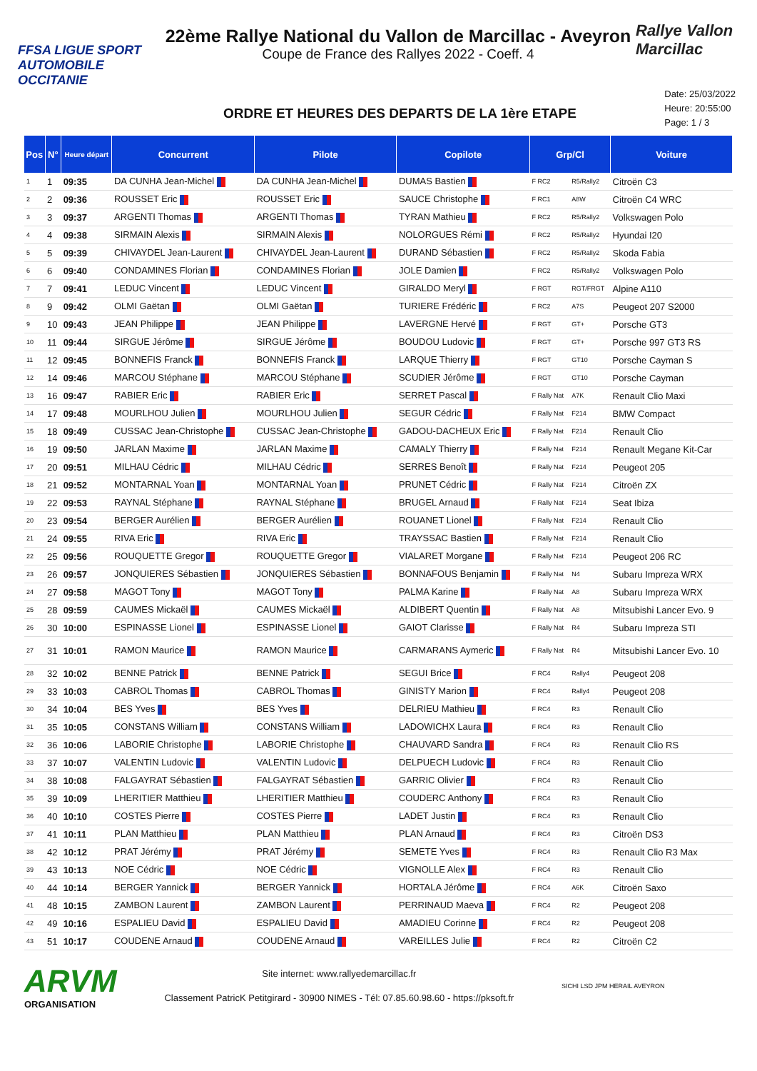FFSA LIGUE SPORT AUTOMOBILE OCCITANIE
22ème Rallye National du Vallon de Marcillac - Aveyron
Coupe de France des Rallyes 2022 - Coeff. 4
Rallye Vallon Marcillac
ORDRE ET HEURES DES DEPARTS DE LA 1ère ETAPE
Date: 25/03/2022
Heure: 20:55:00
Page: 1 / 3
| Pos | N° | Heure départ | Concurrent | Pilote | Copilote | Grp/Cl | | Voiture |
| --- | --- | --- | --- | --- | --- | --- | --- | --- |
| 1 | 1 | 09:35 | DA CUNHA Jean-Michel | DA CUNHA Jean-Michel | DUMAS Bastien | F RC2 | R5/Rally2 | Citroën C3 |
| 2 | 2 | 09:36 | ROUSSET Eric | ROUSSET Eric | SAUCE Christophe | F RC1 | A8W | Citroën C4 WRC |
| 3 | 3 | 09:37 | ARGENTI Thomas | ARGENTI Thomas | TYRAN Mathieu | F RC2 | R5/Rally2 | Volkswagen Polo |
| 4 | 4 | 09:38 | SIRMAIN Alexis | SIRMAIN Alexis | NOLORGUES Rémi | F RC2 | R5/Rally2 | Hyundai I20 |
| 5 | 5 | 09:39 | CHIVAYDEL Jean-Laurent | CHIVAYDEL Jean-Laurent | DURAND Sébastien | F RC2 | R5/Rally2 | Skoda Fabia |
| 6 | 6 | 09:40 | CONDAMINES Florian | CONDAMINES Florian | JOLE Damien | F RC2 | R5/Rally2 | Volkswagen Polo |
| 7 | 7 | 09:41 | LEDUC Vincent | LEDUC Vincent | GIRALDO Meryl | F RGT | RGT/FRGT | Alpine A110 |
| 8 | 9 | 09:42 | OLMI Gaëtan | OLMI Gaëtan | TURIERE Frédéric | F RC2 | A7S | Peugeot 207 S2000 |
| 9 | 10 | 09:43 | JEAN Philippe | JEAN Philippe | LAVERGNE Hervé | F RGT | GT+ | Porsche GT3 |
| 10 | 11 | 09:44 | SIRGUE Jérôme | SIRGUE Jérôme | BOUDOU Ludovic | F RGT | GT+ | Porsche 997 GT3 RS |
| 11 | 12 | 09:45 | BONNEFIS Franck | BONNEFIS Franck | LARQUE Thierry | F RGT | GT10 | Porsche Cayman S |
| 12 | 14 | 09:46 | MARCOU Stéphane | MARCOU Stéphane | SCUDIER Jérôme | F RGT | GT10 | Porsche Cayman |
| 13 | 16 | 09:47 | RABIER Eric | RABIER Eric | SERRET Pascal | F Rally Nat | A7K | Renault Clio Maxi |
| 14 | 17 | 09:48 | MOURLHOU Julien | MOURLHOU Julien | SEGUR Cédric | F Rally Nat | F214 | BMW Compact |
| 15 | 18 | 09:49 | CUSSAC Jean-Christophe | CUSSAC Jean-Christophe | GADOU-DACHEUX Eric | F Rally Nat | F214 | Renault Clio |
| 16 | 19 | 09:50 | JARLAN Maxime | JARLAN Maxime | CAMALY Thierry | F Rally Nat | F214 | Renault Megane Kit-Car |
| 17 | 20 | 09:51 | MILHAU Cédric | MILHAU Cédric | SERRES Benoît | F Rally Nat | F214 | Peugeot 205 |
| 18 | 21 | 09:52 | MONTARNAL Yoan | MONTARNAL Yoan | PRUNET Cédric | F Rally Nat | F214 | Citroën ZX |
| 19 | 22 | 09:53 | RAYNAL Stéphane | RAYNAL Stéphane | BRUGEL Arnaud | F Rally Nat | F214 | Seat Ibiza |
| 20 | 23 | 09:54 | BERGER Aurélien | BERGER Aurélien | ROUANET Lionel | F Rally Nat | F214 | Renault Clio |
| 21 | 24 | 09:55 | RIVA Eric | RIVA Eric | TRAYSSAC Bastien | F Rally Nat | F214 | Renault Clio |
| 22 | 25 | 09:56 | ROUQUETTE Gregor | ROUQUETTE Gregor | VIALARET Morgane | F Rally Nat | F214 | Peugeot 206 RC |
| 23 | 26 | 09:57 | JONQUIERES Sébastien | JONQUIERES Sébastien | BONNAFOUS Benjamin | F Rally Nat | N4 | Subaru Impreza WRX |
| 24 | 27 | 09:58 | MAGOT Tony | MAGOT Tony | PALMA Karine | F Rally Nat | A8 | Subaru Impreza WRX |
| 25 | 28 | 09:59 | CAUMES Mickaël | CAUMES Mickaël | ALDIBERT Quentin | F Rally Nat | A8 | Mitsubishi Lancer Evo. 9 |
| 26 | 30 | 10:00 | ESPINASSE Lionel | ESPINASSE Lionel | GAIOT Clarisse | F Rally Nat | R4 | Subaru Impreza STI |
| 27 | 31 | 10:01 | RAMON Maurice | RAMON Maurice | CARMARANS Aymeric | F Rally Nat | R4 | Mitsubishi Lancer Evo. 10 |
| 28 | 32 | 10:02 | BENNE Patrick | BENNE Patrick | SEGUI Brice | F RC4 | Rally4 | Peugeot 208 |
| 29 | 33 | 10:03 | CABROL Thomas | CABROL Thomas | GINISTY Marion | F RC4 | Rally4 | Peugeot 208 |
| 30 | 34 | 10:04 | BES Yves | BES Yves | DELRIEU Mathieu | F RC4 | R3 | Renault Clio |
| 31 | 35 | 10:05 | CONSTANS William | CONSTANS William | LADOWICHX Laura | F RC4 | R3 | Renault Clio |
| 32 | 36 | 10:06 | LABORIE Christophe | LABORIE Christophe | CHAUVARD Sandra | F RC4 | R3 | Renault Clio RS |
| 33 | 37 | 10:07 | VALENTIN Ludovic | VALENTIN Ludovic | DELPUECH Ludovic | F RC4 | R3 | Renault Clio |
| 34 | 38 | 10:08 | FALGAYRAT Sébastien | FALGAYRAT Sébastien | GARRIC Olivier | F RC4 | R3 | Renault Clio |
| 35 | 39 | 10:09 | LHERITIER Matthieu | LHERITIER Matthieu | COUDERC Anthony | F RC4 | R3 | Renault Clio |
| 36 | 40 | 10:10 | COSTES Pierre | COSTES Pierre | LADET Justin | F RC4 | R3 | Renault Clio |
| 37 | 41 | 10:11 | PLAN Matthieu | PLAN Matthieu | PLAN Arnaud | F RC4 | R3 | Citroën DS3 |
| 38 | 42 | 10:12 | PRAT Jérémy | PRAT Jérémy | SEMETE Yves | F RC4 | R3 | Renault Clio R3 Max |
| 39 | 43 | 10:13 | NOE Cédric | NOE Cédric | VIGNOLLE Alex | F RC4 | R3 | Renault Clio |
| 40 | 44 | 10:14 | BERGER Yannick | BERGER Yannick | HORTALA Jérôme | F RC4 | A6K | Citroën Saxo |
| 41 | 48 | 10:15 | ZAMBON Laurent | ZAMBON Laurent | PERRINAUD Maeva | F RC4 | R2 | Peugeot 208 |
| 42 | 49 | 10:16 | ESPALIEU David | ESPALIEU David | AMADIEU Corinne | F RC4 | R2 | Peugeot 208 |
| 43 | 51 | 10:17 | COUDENE Arnaud | COUDENE Arnaud | VAREILLES Julie | F RC4 | R2 | Citroën C2 |
ARVM
ORGANISATION
Site internet: www.rallyedemarcillac.fr
Classement PatricK Petitgirard - 30900 NIMES - Tél: 07.85.60.98.60 - https://pksoft.fr
SICHI LSD JPM HERAIL AVEYRON